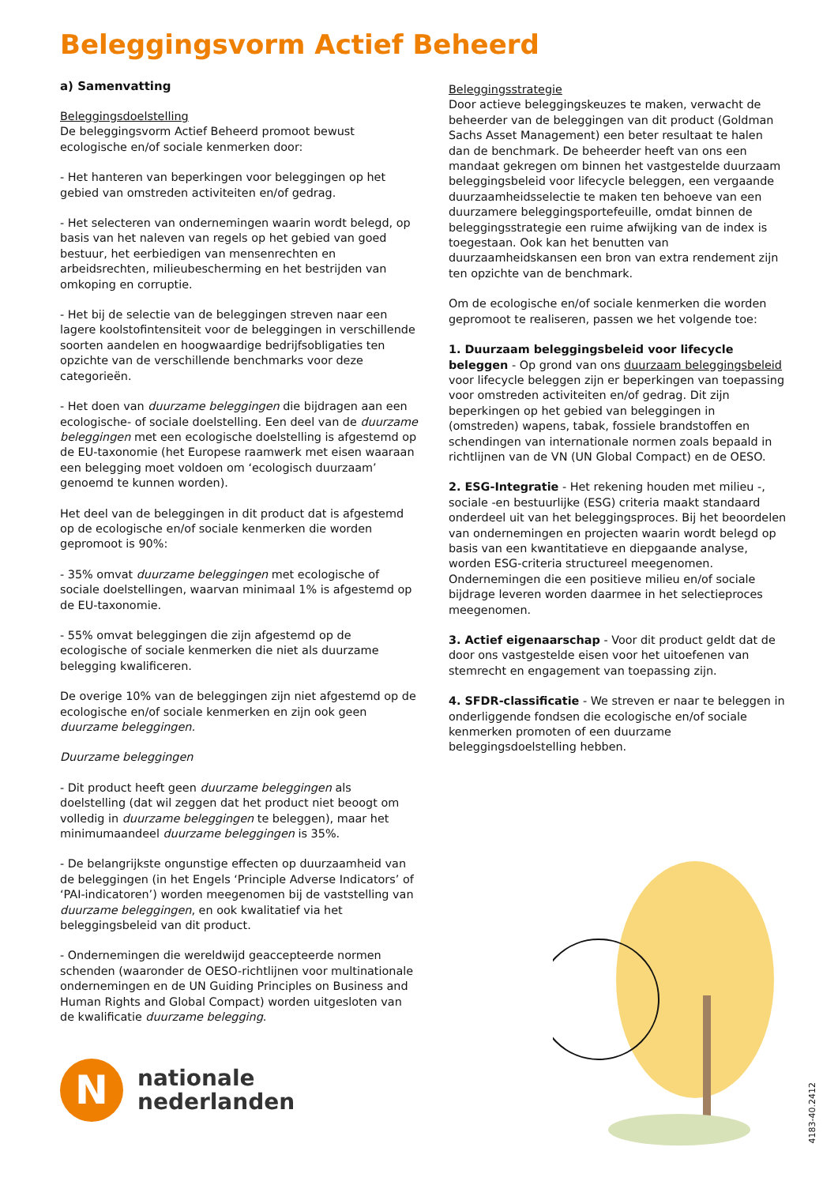Beleggingsvorm Actief Beheerd
a) Samenvatting
Beleggingsdoelstelling
De beleggingsvorm Actief Beheerd promoot bewust ecologische en/of sociale kenmerken door:
- Het hanteren van beperkingen voor beleggingen op het gebied van omstreden activiteiten en/of gedrag.
- Het selecteren van ondernemingen waarin wordt belegd, op basis van het naleven van regels op het gebied van goed bestuur, het eerbiedigen van mensenrechten en arbeidsrechten, milieubescherming en het bestrijden van omkoping en corruptie.
- Het bij de selectie van de beleggingen streven naar een lagere koolstofintensiteit voor de beleggingen in verschillende soorten aandelen en hoogwaardige bedrijfsobligaties ten opzichte van de verschillende benchmarks voor deze categorieën.
- Het doen van duurzame beleggingen die bijdragen aan een ecologische- of sociale doelstelling. Een deel van de duurzame beleggingen met een ecologische doelstelling is afgestemd op de EU-taxonomie (het Europese raamwerk met eisen waaraan een belegging moet voldoen om ‘ecologisch duurzaam’ genoemd te kunnen worden).
Het deel van de beleggingen in dit product dat is afgestemd op de ecologische en/of sociale kenmerken die worden gepromoot is 90%:
- 35% omvat duurzame beleggingen met ecologische of sociale doelstellingen, waarvan minimaal 1% is afgestemd op de EU-taxonomie.
- 55% omvat beleggingen die zijn afgestemd op de ecologische of sociale kenmerken die niet als duurzame belegging kwalificeren.
De overige 10% van de beleggingen zijn niet afgestemd op de ecologische en/of sociale kenmerken en zijn ook geen duurzame beleggingen.
Duurzame beleggingen
- Dit product heeft geen duurzame beleggingen als doelstelling (dat wil zeggen dat het product niet beoogt om volledig in duurzame beleggingen te beleggen), maar het minimumaandeel duurzame beleggingen is 35%.
- De belangrijkste ongunstige effecten op duurzaamheid van de beleggingen (in het Engels ‘Principle Adverse Indicators’ of ‘PAI-indicatoren’) worden meegenomen bij de vaststelling van duurzame beleggingen, en ook kwalitatief via het beleggingsbeleid van dit product.
- Ondernemingen die wereldwijd geaccepteerde normen schenden (waaronder de OESO-richtlijnen voor multinationale ondernemingen en de UN Guiding Principles on Business and Human Rights and Global Compact) worden uitgesloten van de kwalificatie duurzame belegging.
Beleggingsstrategie
Door actieve beleggingskeuzes te maken, verwacht de beheerder van de beleggingen van dit product (Goldman Sachs Asset Management) een beter resultaat te halen dan de benchmark. De beheerder heeft van ons een mandaat gekregen om binnen het vastgestelde duurzaam beleggingsbeleid voor lifecycle beleggen, een vergaande duurzaamheidsselectie te maken ten behoeve van een duurzamere beleggingsportefeuille, omdat binnen de beleggingsstrategie een ruime afwijking van de index is toegestaan. Ook kan het benutten van duurzaamheidskansen een bron van extra rendement zijn ten opzichte van de benchmark.
Om de ecologische en/of sociale kenmerken die worden gepromoot te realiseren, passen we het volgende toe:
1. Duurzaam beleggingsbeleid voor lifecycle beleggen - Op grond van ons duurzaam beleggingsbeleid voor lifecycle beleggen zijn er beperkingen van toepassing voor omstreden activiteiten en/of gedrag. Dit zijn beperkingen op het gebied van beleggingen in (omstreden) wapens, tabak, fossiele brandstoffen en schendingen van internationale normen zoals bepaald in richtlijnen van de VN (UN Global Compact) en de OESO.
2. ESG-Integratie - Het rekening houden met milieu -, sociale -en bestuurlijke (ESG) criteria maakt standaard onderdeel uit van het beleggingsproces. Bij het beoordelen van ondernemingen en projecten waarin wordt belegd op basis van een kwantitatieve en diepgaande analyse, worden ESG-criteria structureel meegenomen. Ondernemingen die een positieve milieu en/of sociale bijdrage leveren worden daarmee in het selectieproces meegenomen.
3. Actief eigenaarschap - Voor dit product geldt dat de door ons vastgestelde eisen voor het uitoefenen van stemrecht en engagement van toepassing zijn.
4. SFDR-classificatie - We streven er naar te beleggen in onderliggende fondsen die ecologische en/of sociale kenmerken promoten of een duurzame beleggingsdoelstelling hebben.
N
nationale
nederlanden
4183-40.2412